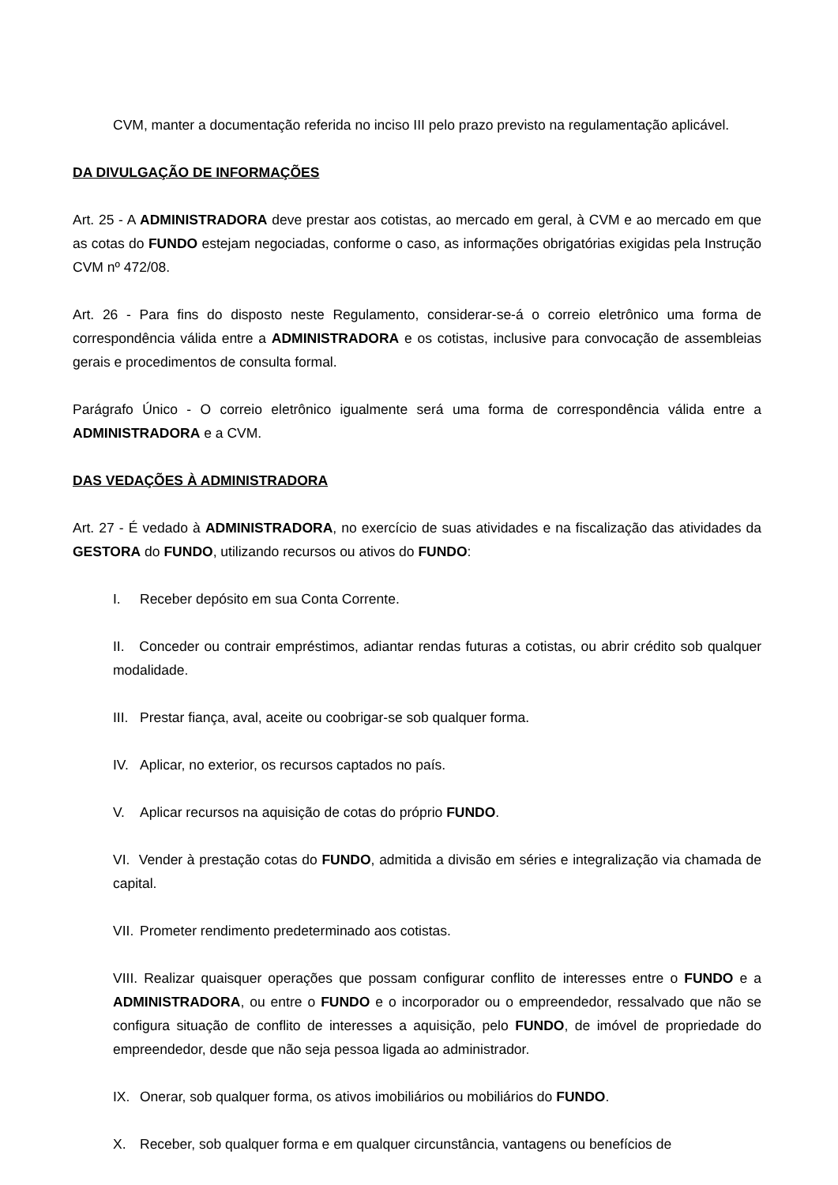CVM, manter a documentação referida no inciso III pelo prazo previsto na regulamentação aplicável.
DA DIVULGAÇÃO DE INFORMAÇÕES
Art. 25 - A ADMINISTRADORA deve prestar aos cotistas, ao mercado em geral, à CVM e ao mercado em que as cotas do FUNDO estejam negociadas, conforme o caso, as informações obrigatórias exigidas pela Instrução CVM nº 472/08.
Art. 26 - Para fins do disposto neste Regulamento, considerar-se-á o correio eletrônico uma forma de correspondência válida entre a ADMINISTRADORA e os cotistas, inclusive para convocação de assembleias gerais e procedimentos de consulta formal.
Parágrafo Único - O correio eletrônico igualmente será uma forma de correspondência válida entre a ADMINISTRADORA e a CVM.
DAS VEDAÇÕES À ADMINISTRADORA
Art. 27 - É vedado à ADMINISTRADORA, no exercício de suas atividades e na fiscalização das atividades da GESTORA do FUNDO, utilizando recursos ou ativos do FUNDO:
I. Receber depósito em sua Conta Corrente.
II. Conceder ou contrair empréstimos, adiantar rendas futuras a cotistas, ou abrir crédito sob qualquer modalidade.
III. Prestar fiança, aval, aceite ou coobrigar-se sob qualquer forma.
IV. Aplicar, no exterior, os recursos captados no país.
V. Aplicar recursos na aquisição de cotas do próprio FUNDO.
VI. Vender à prestação cotas do FUNDO, admitida a divisão em séries e integralização via chamada de capital.
VII. Prometer rendimento predeterminado aos cotistas.
VIII. Realizar quaisquer operações que possam configurar conflito de interesses entre o FUNDO e a ADMINISTRADORA, ou entre o FUNDO e o incorporador ou o empreendedor, ressalvado que não se configura situação de conflito de interesses a aquisição, pelo FUNDO, de imóvel de propriedade do empreendedor, desde que não seja pessoa ligada ao administrador.
IX. Onerar, sob qualquer forma, os ativos imobiliários ou mobiliários do FUNDO.
X. Receber, sob qualquer forma e em qualquer circunstância, vantagens ou benefícios de